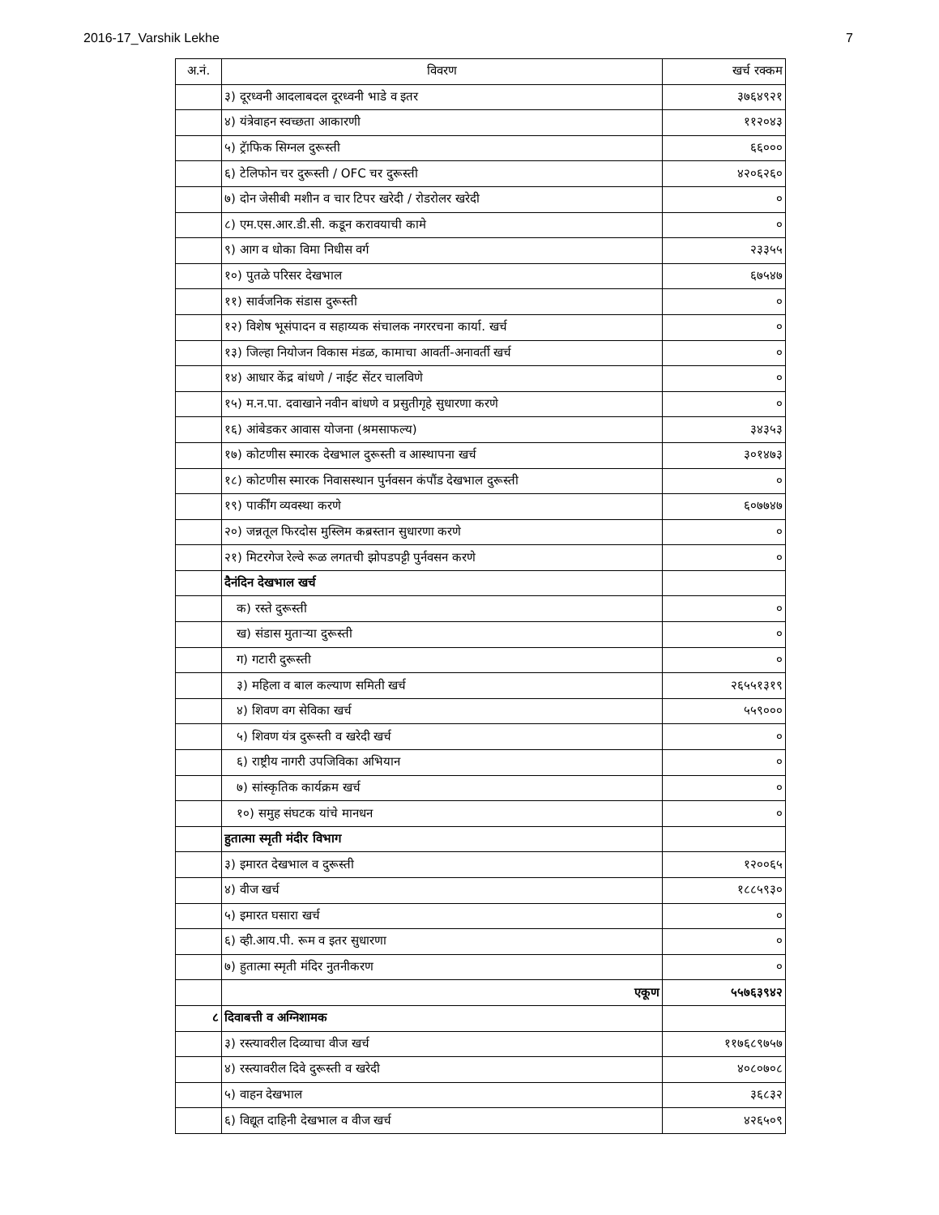2016-17_Varshik Lekhe 7
| अ.नं. | विवरण | खर्च रक्कम |
| --- | --- | --- |
| | ३) दूरध्वनी आदलाबदल दूरध्वनी भाडे व इतर | ३७६४९२१ |
| | ४) यंत्रेवाहन स्वच्छता आकारणी | ११२०४३ |
| | ५) ट्रॅाफिक सिग्नल दुरूस्ती | ६६००० |
| | ६) टेलिफोन चर दुरूस्ती / OFC चर दुरूस्ती | ४२०६२६० |
| | ७) दोन जेसीबी मशीन व चार टिपर खरेदी / रोडरोलर खरेदी | ० |
| | ८) एम.एस.आर.डी.सी. कडून करावयाची कामे | ० |
| | ९) आग व धोका विमा निधीस वर्ग | २३३५५ |
| | १०) पुतळे परिसर देखभाल | ६७५४७ |
| | ११) सार्वजनिक संडास दुरूस्ती | ० |
| | १२) विशेष भूसंपादन व सहाय्यक संचालक नगररचना कार्या. खर्च | ० |
| | १३) जिल्हा नियोजन विकास मंडळ, कामाचा आवर्ती-अनावर्ती खर्च | ० |
| | १४) आधार केंद्र बांधणे / नाईट सेंटर चालविणे | ० |
| | १५) म.न.पा. दवाखाने नवीन बांधणे व प्रसुतीगृहे सुधारणा करणे | ० |
| | १६) आंबेडकर आवास योजना (श्रमसाफल्य) | ३४३५३ |
| | १७) कोटणीस स्मारक देखभाल दुरूस्ती व आस्थापना खर्च | ३०१४७३ |
| | १८) कोटणीस स्मारक निवासस्थान पुर्नवसन कंपौंड देखभाल दुरूस्ती | ० |
| | १९) पार्कींग व्यवस्था करणे | ६०७७४७ |
| | २०) जन्नतूल फिरदोस मुस्लिम कब्रस्तान सुधारणा करणे | ० |
| | २१) मिटरगेज रेल्वे रूळ लगतची झोपडपट्टी पुर्नवसन करणे | ० |
| | दैनंदिन देखभाल खर्च | |
| | क) रस्ते दुरूस्ती | ० |
| | ख) संडास मुताऱ्या दुरूस्ती | ० |
| | ग) गटारी दुरूस्ती | ० |
| | ३) महिला व बाल कल्याण समिती खर्च | २६५५१३१९ |
| | ४) शिवण वग सेविका खर्च | ५५९००० |
| | ५) शिवण यंत्र दुरूस्ती व खरेदी खर्च | ० |
| | ६) राष्ट्रीय नागरी उपजिविका अभियान | ० |
| | ७) सांस्कृतिक कार्यक्रम खर्च | ० |
| | १०) समुह संघटक यांचे मानधन | ० |
| | हुतात्मा स्मृती मंदीर विभाग | |
| | ३) इमारत देखभाल व दुरूस्ती | १२००६५ |
| | ४) वीज खर्च | १८८५९३० |
| | ५) इमारत घसारा खर्च | ० |
| | ६) व्ही.आय.पी. रूम व इतर सुधारणा | ० |
| | ७) हुतात्मा स्मृती मंदिर नुतनीकरण | ० |
| | एकूण | ५५७६३९४२ |
| ८ | दिवाबत्ती व अग्निशामक | |
| | ३) रस्त्यावरील दिव्याचा वीज खर्च | ११७६८९७५७ |
| | ४) रस्त्यावरील दिवे दुरूस्ती व खरेदी | ४०८०७०८ |
| | ५) वाहन देखभाल | ३६८३२ |
| | ६) विद्यूत दाहिनी देखभाल व वीज खर्च | ४२६५०९ |